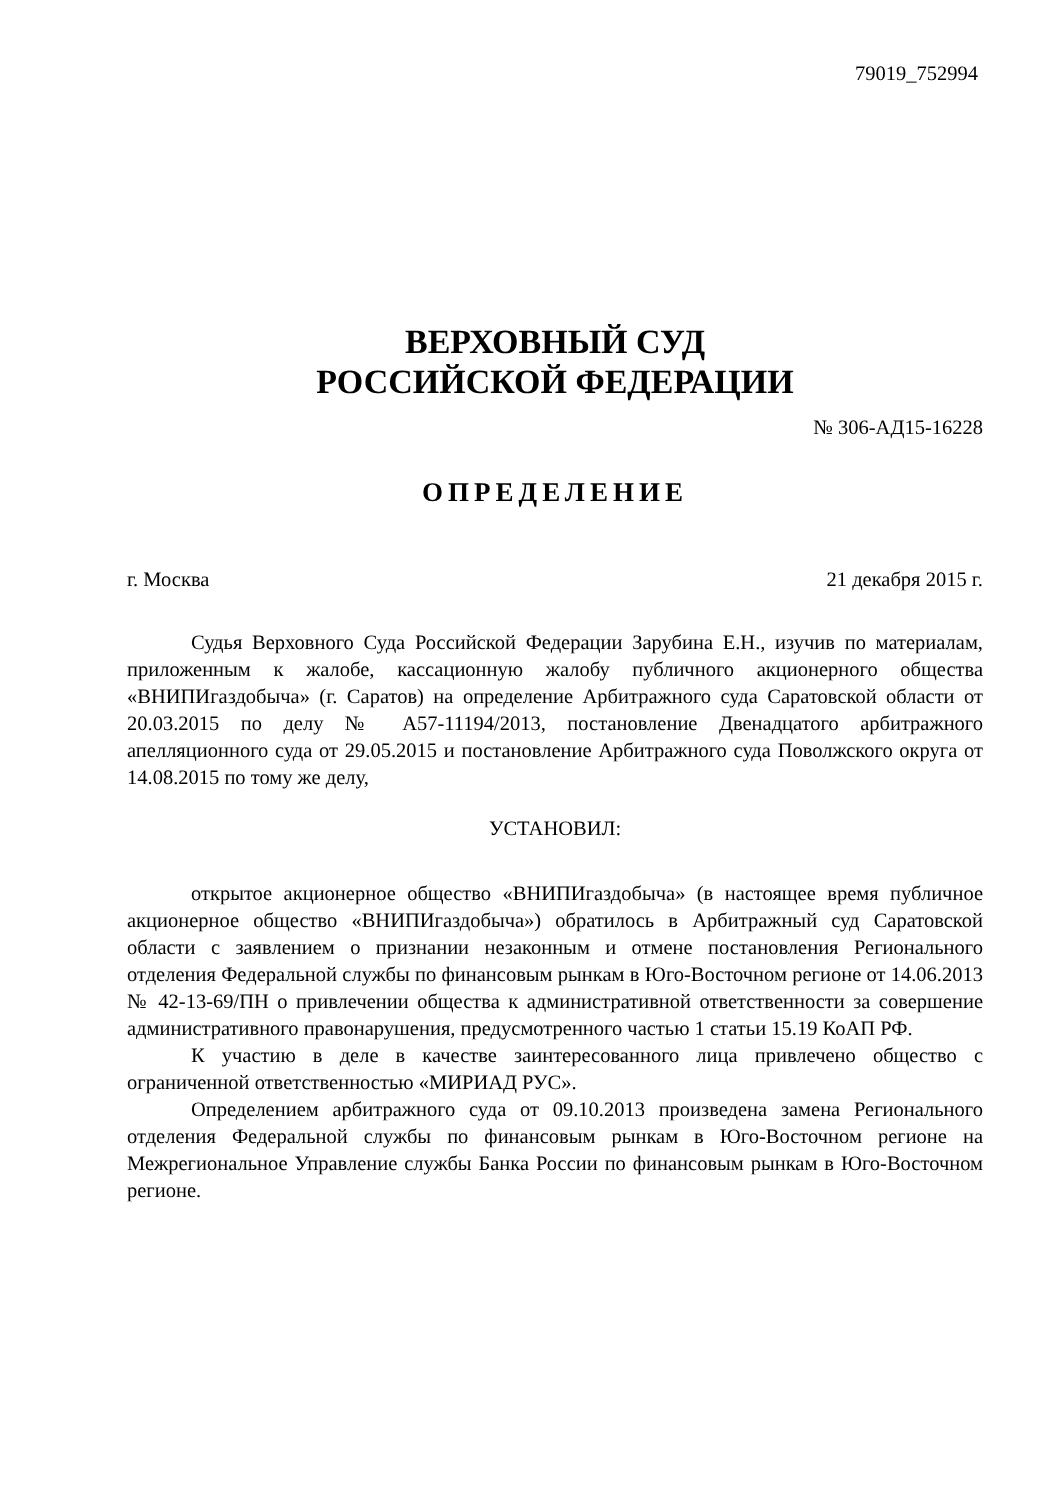79019_752994
ВЕРХОВНЫЙ СУД
РОССИЙСКОЙ ФЕДЕРАЦИИ
№ 306-АД15-16228
ОПРЕДЕЛЕНИЕ
г. Москва 21 декабря 2015 г.
Судья Верховного Суда Российской Федерации Зарубина Е.Н., изучив по материалам, приложенным к жалобе, кассационную жалобу публичного акционерного общества «ВНИПИгаздобыча» (г. Саратов) на определение Арбитражного суда Саратовской области от 20.03.2015 по делу № А57-11194/2013, постановление Двенадцатого арбитражного апелляционного суда от 29.05.2015 и постановление Арбитражного суда Поволжского округа от 14.08.2015 по тому же делу,
УСТАНОВИЛ:
открытое акционерное общество «ВНИПИгаздобыча» (в настоящее время публичное акционерное общество «ВНИПИгаздобыча») обратилось в Арбитражный суд Саратовской области с заявлением о признании незаконным и отмене постановления Регионального отделения Федеральной службы по финансовым рынкам в Юго-Восточном регионе от 14.06.2013 № 42-13-69/ПН о привлечении общества к административной ответственности за совершение административного правонарушения, предусмотренного частью 1 статьи 15.19 КоАП РФ.
К участию в деле в качестве заинтересованного лица привлечено общество с ограниченной ответственностью «МИРИАД РУС».
Определением арбитражного суда от 09.10.2013 произведена замена Регионального отделения Федеральной службы по финансовым рынкам в Юго-Восточном регионе на Межрегиональное Управление службы Банка России по финансовым рынкам в Юго-Восточном регионе.